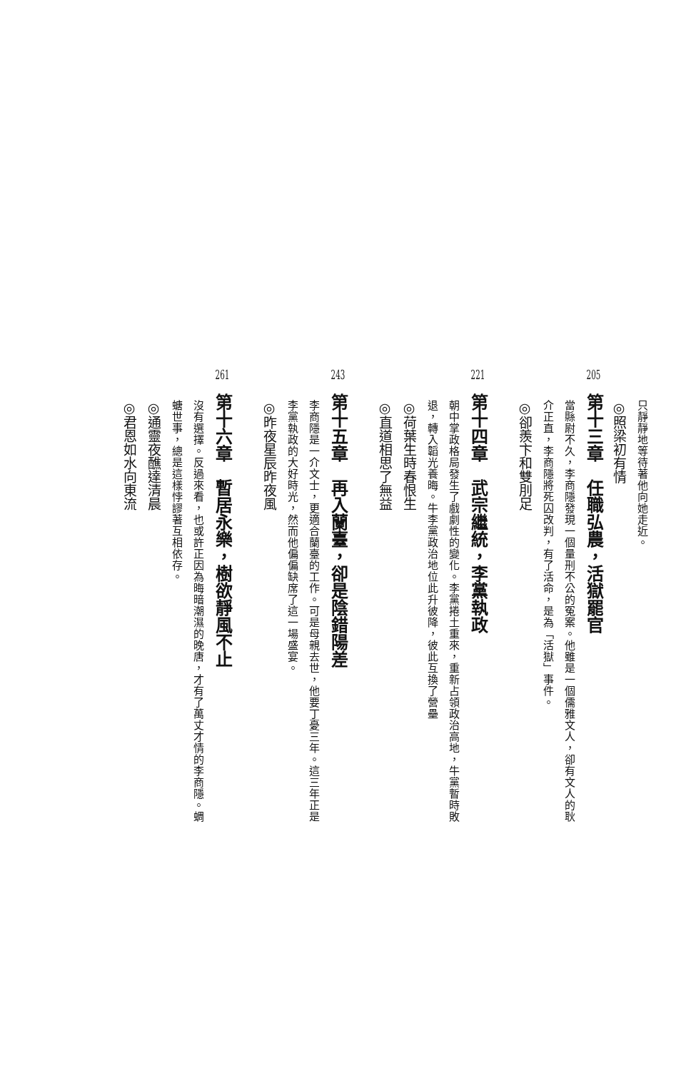只靜靜地等待著他向她走近。
◎照梁初有情
205第十三章　任職弘農，活獄罷官
當縣尉不久，李商隱發現一個量刑不公的冤案。他雖是一個儒雅文人，卻有文人的耿
介正直，李商隱將死囚改判，有了活命，是為「活獄」事件。
◎卻羨卞和雙刖足
221第十四章　武宗繼統，李黨執政
朝中掌政格局發生了戲劇性的變化。李黨捲土重來，重新占領政治高地，牛黨暫時敗
退，轉入韜光養晦。牛李黨政治地位此升彼降，彼此互換了營壘
◎荷葉生時春恨生
◎直道相思了無益
243第十五章　再入蘭臺，卻是陰錯陽差
李商隱是一介文士，更適合蘭臺的工作。可是母親去世，他要丁憂三年。這三年正是
李黨執政的大好時光，然而他偏偏缺席了這一場盛宴。
◎昨夜星辰昨夜風
261第十六章　暫居永樂，樹欲靜風不止
沒有選擇。反過來看，也或許正因為晦暗潮濕的晚唐，才有了萬丈才情的李商隱。蜩
螗世事，總是這樣悖謬著互相依存。
◎通靈夜醮達清晨
◎君恩如水向東流